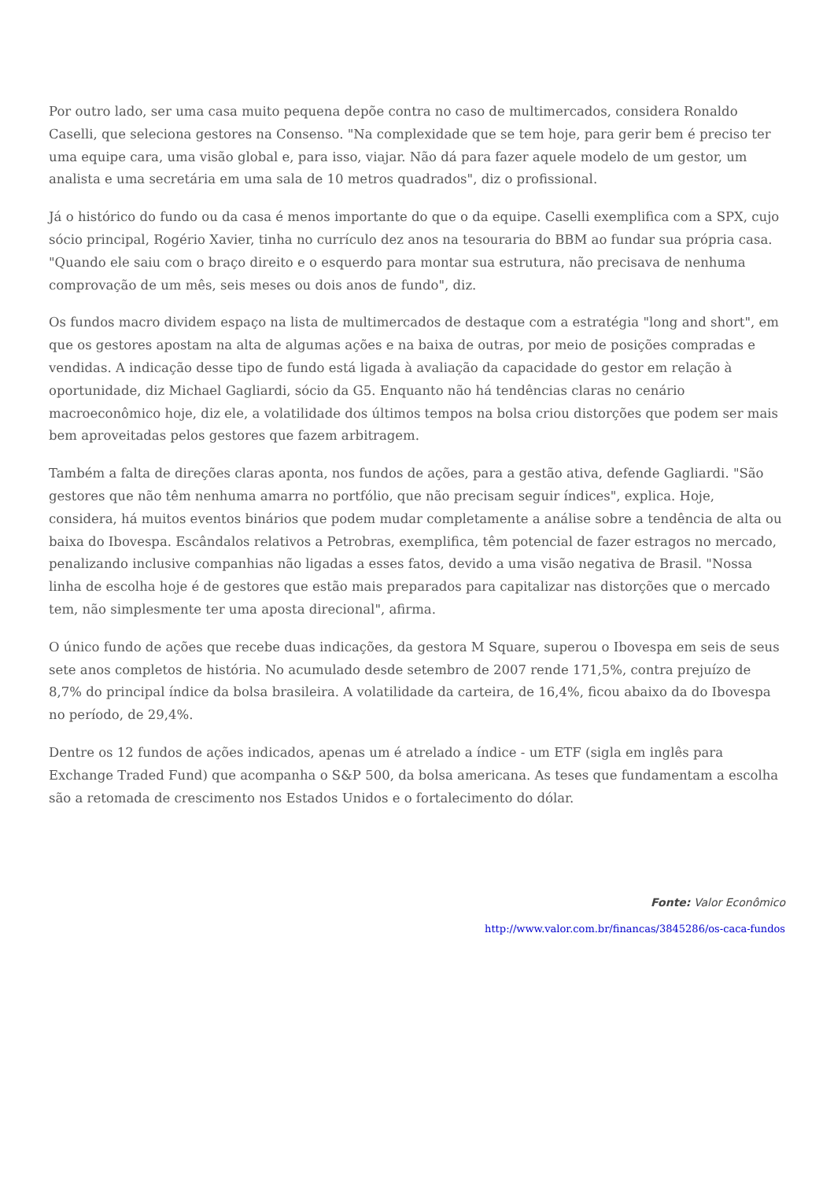Por outro lado, ser uma casa muito pequena depõe contra no caso de multimercados, considera Ronaldo Caselli, que seleciona gestores na Consenso. "Na complexidade que se tem hoje, para gerir bem é preciso ter uma equipe cara, uma visão global e, para isso, viajar. Não dá para fazer aquele modelo de um gestor, um analista e uma secretária em uma sala de 10 metros quadrados", diz o profissional.
Já o histórico do fundo ou da casa é menos importante do que o da equipe. Caselli exemplifica com a SPX, cujo sócio principal, Rogério Xavier, tinha no currículo dez anos na tesouraria do BBM ao fundar sua própria casa. "Quando ele saiu com o braço direito e o esquerdo para montar sua estrutura, não precisava de nenhuma comprovação de um mês, seis meses ou dois anos de fundo", diz.
Os fundos macro dividem espaço na lista de multimercados de destaque com a estratégia "long and short", em que os gestores apostam na alta de algumas ações e na baixa de outras, por meio de posições compradas e vendidas. A indicação desse tipo de fundo está ligada à avaliação da capacidade do gestor em relação à oportunidade, diz Michael Gagliardi, sócio da G5. Enquanto não há tendências claras no cenário macroeconômico hoje, diz ele, a volatilidade dos últimos tempos na bolsa criou distorções que podem ser mais bem aproveitadas pelos gestores que fazem arbitragem.
Também a falta de direções claras aponta, nos fundos de ações, para a gestão ativa, defende Gagliardi. "São gestores que não têm nenhuma amarra no portfólio, que não precisam seguir índices", explica. Hoje, considera, há muitos eventos binários que podem mudar completamente a análise sobre a tendência de alta ou baixa do Ibovespa. Escândalos relativos a Petrobras, exemplifica, têm potencial de fazer estragos no mercado, penalizando inclusive companhias não ligadas a esses fatos, devido a uma visão negativa de Brasil. "Nossa linha de escolha hoje é de gestores que estão mais preparados para capitalizar nas distorções que o mercado tem, não simplesmente ter uma aposta direcional", afirma.
O único fundo de ações que recebe duas indicações, da gestora M Square, superou o Ibovespa em seis de seus sete anos completos de história. No acumulado desde setembro de 2007 rende 171,5%, contra prejuízo de 8,7% do principal índice da bolsa brasileira. A volatilidade da carteira, de 16,4%, ficou abaixo da do Ibovespa no período, de 29,4%.
Dentre os 12 fundos de ações indicados, apenas um é atrelado a índice - um ETF (sigla em inglês para Exchange Traded Fund) que acompanha o S&P 500, da bolsa americana. As teses que fundamentam a escolha são a retomada de crescimento nos Estados Unidos e o fortalecimento do dólar.
Fonte: Valor Econômico
http://www.valor.com.br/financas/3845286/os-caca-fundos